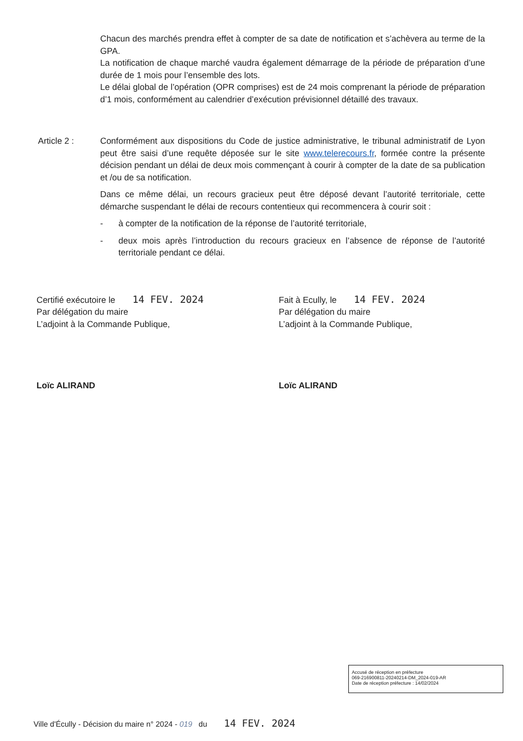Chacun des marchés prendra effet à compter de sa date de notification et s’achèvera au terme de la GPA.
La notification de chaque marché vaudra également démarrage de la période de préparation d’une durée de 1 mois pour l’ensemble des lots.
Le délai global de l’opération (OPR comprises) est de 24 mois comprenant la période de préparation d’1 mois, conformément au calendrier d’exécution prévisionnel détaillé des travaux.
Article 2 : Conformément aux dispositions du Code de justice administrative, le tribunal administratif de Lyon peut être saisi d’une requête déposée sur le site www.telerecours.fr, formée contre la présente décision pendant un délai de deux mois commençant à courir à compter de la date de sa publication et /ou de sa notification.
Dans ce même délai, un recours gracieux peut être déposé devant l’autorité territoriale, cette démarche suspendant le délai de recours contentieux qui recommencera à courir soit :
- à compter de la notification de la réponse de l’autorité territoriale,
- deux mois après l’introduction du recours gracieux en l’absence de réponse de l’autorité territoriale pendant ce délai.
Certifié exécutoire le 14 FEV. 2024
Par délégation du maire
L’adjoint à la Commande Publique,
Loïc ALIRAND
Fait à Ecully, le 14 FEV. 2024
Par délégation du maire
L’adjoint à la Commande Publique,
Loïc ALIRAND
Accusé de réception en préfecture
069-216900811-20240214-DM_2024-019-AR
Date de réception préfecture : 14/02/2024
Ville d'Écully - Décision du maire n° 2024 - 019 du 14 FEV. 2024